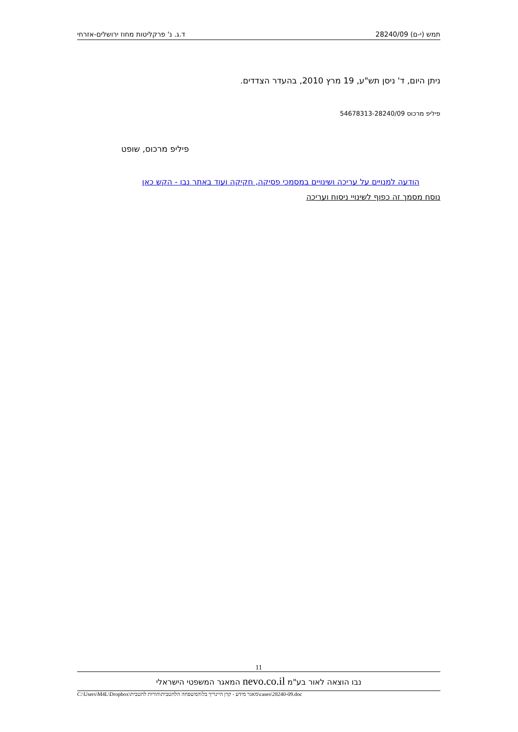תמש (י-ם) 28240/09 ד.ג. נ' פרקליטות מחוז ירושלים-אזרחי
ניתן היום, ד' ניסן תש"ע, 19 מרץ 2010, בהעדר הצדדים.
פיליפ מרכוס 54678313-28240/09
פיליפ מרכוס, שופט
הודעה למנויים על עריכה ושינויים במסמכי פסיקה, חקיקה ועוד באתר נבו - הקש כאן
נוסח מסמך זה כפוף לשינויי ניסוח ועריכה
11
נבו הוצאה לאור בע"מ nevo.co.il המאגר המשפטי הישראלי
C:\Users\M4L\Dropbox\מאגר מידע - קרן היינריך בל\המשפחה הלהטבית\הורות להטבית\cases\28240-09.doc